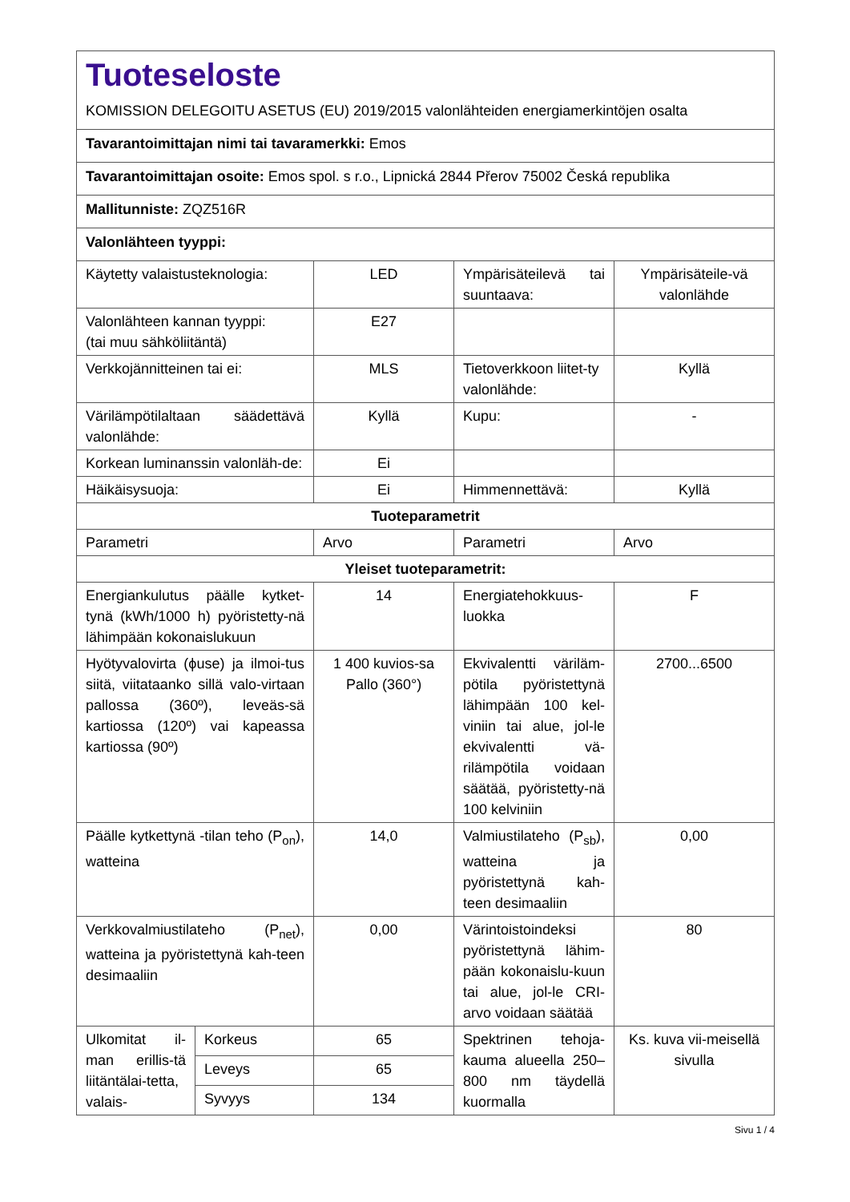| Tuoteseloste KOMISSION DELEGOITU ASETUS (EU) 2019/2015 valonlähteiden energiamerkintöjen osalta | | | | |
| Tavarantoimittajan nimi tai tavaramerkki: Emos | | | | |
| Tavarantoimittajan osoite: Emos spol. s r.o., Lipnická 2844 Přerov 75002 Česká republika | | | | |
| Mallitunniste: ZQZ516R | | | | |
| Valonlähteen tyyppi: | | | | |
| Käytetty valaistusteknologia: | | LED | Ympärisäteilevä tai suuntaava: | Ympärisäteile-vä valonlähde |
| Valonlähteen kannan tyyppi: (tai muu sähköliitäntä) | | E27 | | |
| Verkkojännitteinen tai ei: | | MLS | Tietoverkkoon liitet-ty valonlähde: | Kyllä |
| Värilämpötilaltaan säädettävä valonlähde: | | Kyllä | Kupu: | - |
| Korkean luminanssin valonläh-de: | | Ei | | |
| Häikäisysuoja: | | Ei | Himmennettävä: | Kyllä |
| Tuoteparametrit | | | | |
| Parametri | | Arvo | Parametri | Arvo |
| Yleiset tuoteparametrit: | | | | |
| Energiankulutus päälle kytket-tynä (kWh/1000 h) pyöristetty-nä lähimpään kokonaislukuun | | 14 | Energiatehokkuus-luokka | F |
| Hyötyvalovirta (ϕuse) ja ilmoi-tus siitä, viitataanko sillä valo-virtaan pallossa (360º), leveäs-sä kartiossa (120º) vai kapeassa kartiossa (90º) | | 1 400 kuvios-sa Pallo (360°) | Ekvivalentti väriläm-pötila pyöristettynä lähimpään 100 kel-viniin tai alue, jol-le ekvivalentti vä-rilämpötila voidaan säätää, pyöristetty-nä 100 kelviniin | 2700...6500 |
| Päälle kytkettynä -tilan teho (P<sub>on</sub>), watteina | | 14,0 | Valmiustilateho (P<sub>sb</sub>), watteina ja pyöristettynä kah-teen desimaaliin | 0,00 |
| Verkkovalmiustilateho (P<sub>net</sub>), watteina ja pyöristettynä kah-teen desimaaliin | | 0,00 | Värintoistoindeksi pyöristettynä lähim-pään kokonaislu-kuun tai alue, jol-le CRI-arvo voidaan säätää | 80 |
| Ulkomitat il-man erillis-tä liitäntälai-tetta, valais- | Korkeus | 65 | Spektrinen tehoja-kauma alueella 250–800 nm täydellä kuormalla | Ks. kuva vii-meisellä sivulla |
| | Leveys | 65 | | |
| | Syvyys | 134 | | |
Sivu 1 / 4